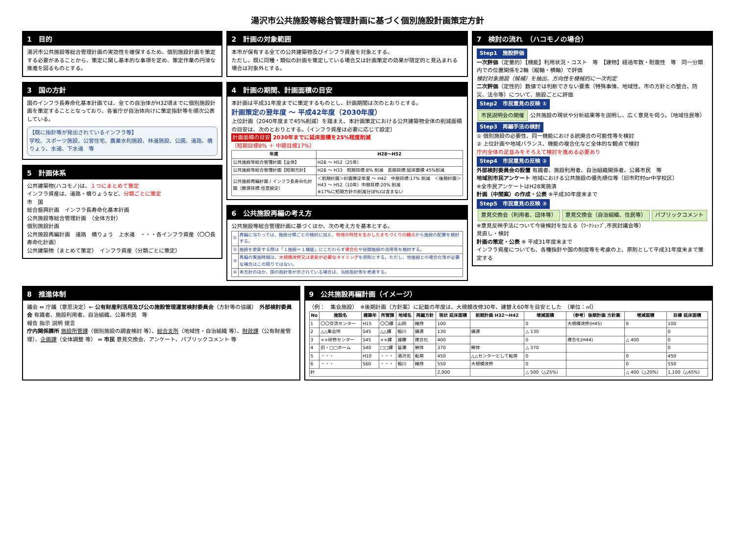湯沢市公共施設等総合管理計画に基づく個別施設計画策定方針
1　目的
湯沢市公共施設等総合管理計画の実効性を確保するため、個別施設計画を策定する必要があることから、策定に関し基本的な事項を定め、策定作業の円滑な推進を図るものとする。
3　国の方針
国のインフラ長寿命化基本計画では、全ての自治体がH32頃までに個別施設計画を策定することとなっており、各省庁が自治体向けに策定指針等を順次公表している。
【既に指針等が発出されているインフラ等】
学校、スポーツ施設、公営住宅、農業水利施設、林道施設、公園、道路、橋りょう、水道、下水道　等
5　計画体系
公共建築物(ハコモノ)は、１つにまとめて策定
インフラ資産は、道路・橋りょうなど、分類ごとに策定
市　国
総合振興計画　インフラ長寿命化基本計画
公共施設等総合管理計画　（全体方針）
個別施設計画
公共施設再編計画　道路　橋りょう　上水道　・・・各インフラ資産（〇〇長寿命化計画）
公共建築物（まとめて策定）　インフラ資産（分類ごとに策定）
2　計画の対象範囲
本市が保有する全ての公共建築物及びインフラ資産を対象とする。
ただし、既に同種・類似の計画を策定している場合又は計画策定の効果が限定的と見込まれる場合は対象外とする。
4　計画の期間、計画面積の目安
本計画は平成31年度までに策定するものとし、計画期間は次のとおりとする。
計画策定の翌年度 ～ 平成42年度（2030年度）
上位計画（2040年度まで45%削減）を踏まえ、本計画策定における公共建築物全体の削減面積の目安は、次のとおりとする。（インフラ資産は必要に応じて設定）
計画面積の目安 2030年までに延床面積を25%程度削減
（短期目標8% ＋ 中期目標17%）
| 年度 | H28～H52 |
| --- | --- |
| 公共施設等総合管理計画【全体】 | H28 ～ H52（25年） |
| 公共施設等総合管理計画【短期方針】 | H28 ～ H33 短期目標:8% 削減 長期目標:延床面積 45%削減 |
| 公共施設再編計画 / インフラ長寿命化計画（数値目標:任意設定） | ＜前期計画＞計画策定年度 ～ H42 中期目標:17% 削減 ＜後期計画＞H43 ～ H52（10年）中期目標:20% 削減 ※17%に短期方針の削減分(8%)は含まない |
6　公共施設再編の考え方
公共施設等総合管理計画に基づくほか、次の考え方を基本とする。
| ① | 再編に当たっては、施設分類ごとの検討に加え、 地域の特性を生かしたまちづくりの観点 から施設の配置を検討する。 |
| ② | 施設を更新する際は「１施設＝１機能」にこだわらず 複合化 や民間施設の活用等を検討する。 |
| ③ | 再編の実施時期は、 大規模改修又は更新が必要なタイミング を原則とする。ただし、他施設との複合化等が必要な場合はこの限りではない。 |
| ④ | 本方針のほか、国の指針等が示されている場合は、当該指針等を考慮する。 |
7　検討の流れ　（ハコモノの場合）
Step1　施設評価
一次評価（定量的）【機能】利用状況・コスト　等　【建物】経過年数・耐震性　等　同一分類内での位置関係を2軸（縦軸・横軸）で評価
検討対象施設（候補）を抽出、方向性を機械的に一次判定
二次評価（定性的）数値では判断できない要素（特殊事情、地域性、市の方針との整合、防災、法令等）について、施設ごとに評価
Step2　市民意見の反映 ①
市民説明会の開催 公共施設の現状や分析結果等を説明し、広く意見を伺う。（地域住民等）
Step3　再編手法の検討
① 個別施設の必要性、同一機能における統廃合の可能性等を検討
② 上位計画や地域バランス、機能の複合化など全体的な観点で検討
庁内全体の足並みをそろえて検討を進める必要あり
Step4　市民意見の反映 ②
外部検討委員会の設置 有識者、施設利用者、自治組織関係者、公募市民　等
地域別市民アンケート 地域における公共施設の優先順位等（旧市町村or中学校区）
※全市民アンケートはH28実施済
計画（中間案）の作成・公表 ※平成30年度末まで
Step5　市民意見の反映 ③
意見交換会（利用者、団体等） 意見交換会（自治組織、住民等） パブリックコメント
※意見反映手法について今後検討を加える（ﾜｰｸｼｮｯﾌﾟ,市民討議会等）
見直し・検討
計画の策定・公表 ※ 平成31年度末まで
インフラ資産についても、各種指針や国の制度等を考慮の上、原則として平成31年度末まで策定する
8　推進体制
議会 ⇔ 庁議（意思決定）← 公有財産利活用及び公の施設管理運営検討委員会（方針等の協議）　外部検討委員会 有識者、施設利用者、自治組織、公募市民　等
報告 指示 説明 提言
庁内関係課所 施設所管課（個別施設の調査検討 等）、総合支所（地域性・自治組織 等）、財政課（公有財産管理）、企画課（全体調整 等） ⇔ 市民 意見交換会、アンケート、パブリックコメント 等
9　公共施設再編計画（イメージ）
（例：　集会施設）　※後期計画（方針案）に記載の年度は、大規模改修30年、建替え60年を目安とした　（単位：㎡）
| No | 施設名 | 建築年 | 所管課 | 地域名 | 再編方針 | 現状 延床面積 | 前期計画 H32～H42 | 増減面積 | （参考）後期計画 方針案 | 増減面積 | 目標 延床面積 |
| --- | --- | --- | --- | --- | --- | --- | --- | --- | --- | --- | --- |
| 1 | 〇〇交流センター | H15 | 〇〇課 | 山田 | 維持 | 100 | | 0 | 大規模改修(H45) | 0 | 100 |
| 2 | △△集会所 | S45 | △△課 | 稲川 | 譲渡 | 130 | 譲渡 | △ 130 | | | 0 |
| 3 | ××研修センター | S45 | ××課 | 雄勝 | 複合化 | 400 | | 0 | 複合化(H44) | △ 400 | 0 |
| 4 | 旧・□□ホーム | S40 | □□課 | 皆瀬 | 解体 | 370 | 解体 | △ 370 | | | 0 |
| 5 | ・・・ | H10 | ・・・ | 湯沢北 | 転用 | 450 | △△センターとして転用 | 0 | | 0 | 450 |
| 6 | ・・・ | S60 | ・・・ | 稲川 | 維持 | 550 | 大規模改修 | 0 | | 0 | 550 |
| 計 | | | | | | 2,000 | | △ 500（△25%） | | △ 400（△20%） | 1,100（△45%） |